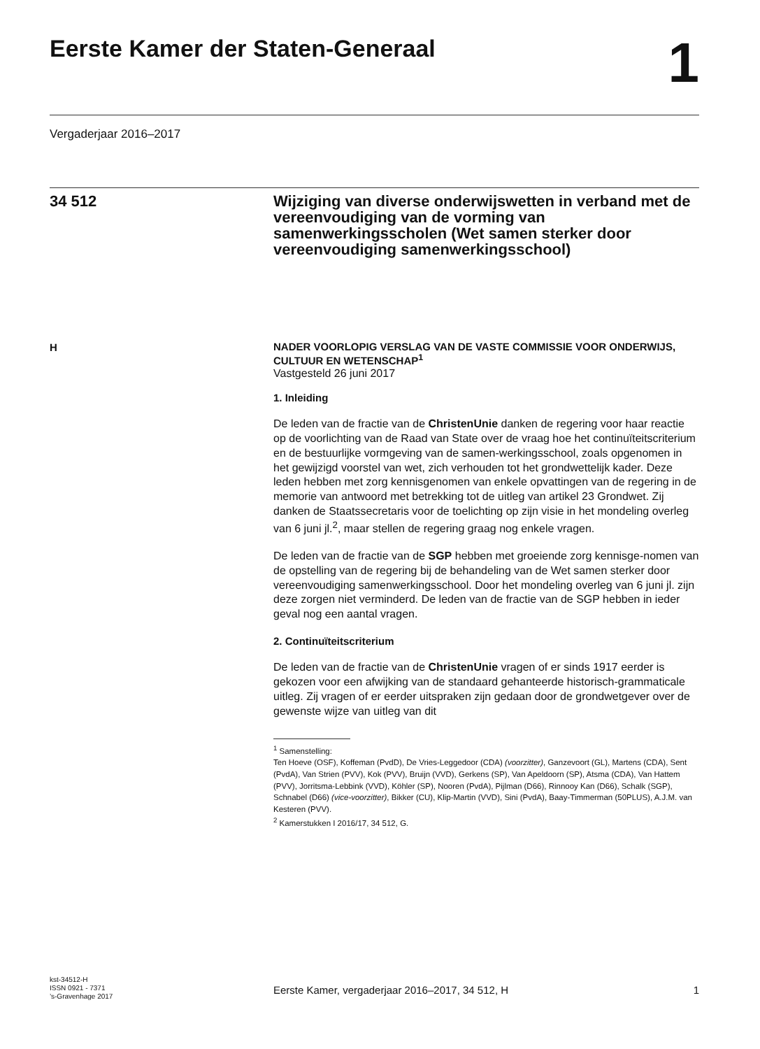Eerste Kamer der Staten-Generaal
1
Vergaderjaar 2016–2017
34 512 Wijziging van diverse onderwijswetten in verband met de vereenvoudiging van de vorming van samenwerkingsscholen (Wet samen sterker door vereenvoudiging samenwerkingsschool)
H
NADER VOORLOPIG VERSLAG VAN DE VASTE COMMISSIE VOOR ONDERWIJS, CULTUUR EN WETENSCHAP<sup>1</sup>
Vastgesteld 26 juni 2017
1. Inleiding
De leden van de fractie van de ChristenUnie danken de regering voor haar reactie op de voorlichting van de Raad van State over de vraag hoe het continuïteitscriterium en de bestuurlijke vormgeving van de samen-werkingsschool, zoals opgenomen in het gewijzigd voorstel van wet, zich verhouden tot het grondwettelijk kader. Deze leden hebben met zorg kennisgenomen van enkele opvattingen van de regering in de memorie van antwoord met betrekking tot de uitleg van artikel 23 Grondwet. Zij danken de Staatssecretaris voor de toelichting op zijn visie in het mondeling overleg van 6 juni jl.<sup>2</sup>, maar stellen de regering graag nog enkele vragen.
De leden van de fractie van de SGP hebben met groeiende zorg kennisge-nomen van de opstelling van de regering bij de behandeling van de Wet samen sterker door vereenvoudiging samenwerkingsschool. Door het mondeling overleg van 6 juni jl. zijn deze zorgen niet verminderd. De leden van de fractie van de SGP hebben in ieder geval nog een aantal vragen.
2. Continuïteitscriterium
De leden van de fractie van de ChristenUnie vragen of er sinds 1917 eerder is gekozen voor een afwijking van de standaard gehanteerde historisch-grammaticale uitleg. Zij vragen of er eerder uitspraken zijn gedaan door de grondwetgever over de gewenste wijze van uitleg van dit
<sup>1</sup> Samenstelling:
Ten Hoeve (OSF), Koffeman (PvdD), De Vries-Leggedoor (CDA) (voorzitter), Ganzevoort (GL), Martens (CDA), Sent (PvdA), Van Strien (PVV), Kok (PVV), Bruijn (VVD), Gerkens (SP), Van Apeldoorn (SP), Atsma (CDA), Van Hattem (PVV), Jorritsma-Lebbink (VVD), Köhler (SP), Nooren (PvdA), Pijlman (D66), Rinnooy Kan (D66), Schalk (SGP), Schnabel (D66) (vice-voorzitter), Bikker (CU), Klip-Martin (VVD), Sini (PvdA), Baay-Timmerman (50PLUS), A.J.M. van Kesteren (PVV).
<sup>2</sup> Kamerstukken I 2016/17, 34 512, G.
kst-34512-H
ISSN 0921 - 7371
’s-Gravenhage 2017
Eerste Kamer, vergaderjaar 2016–2017, 34 512, H
1